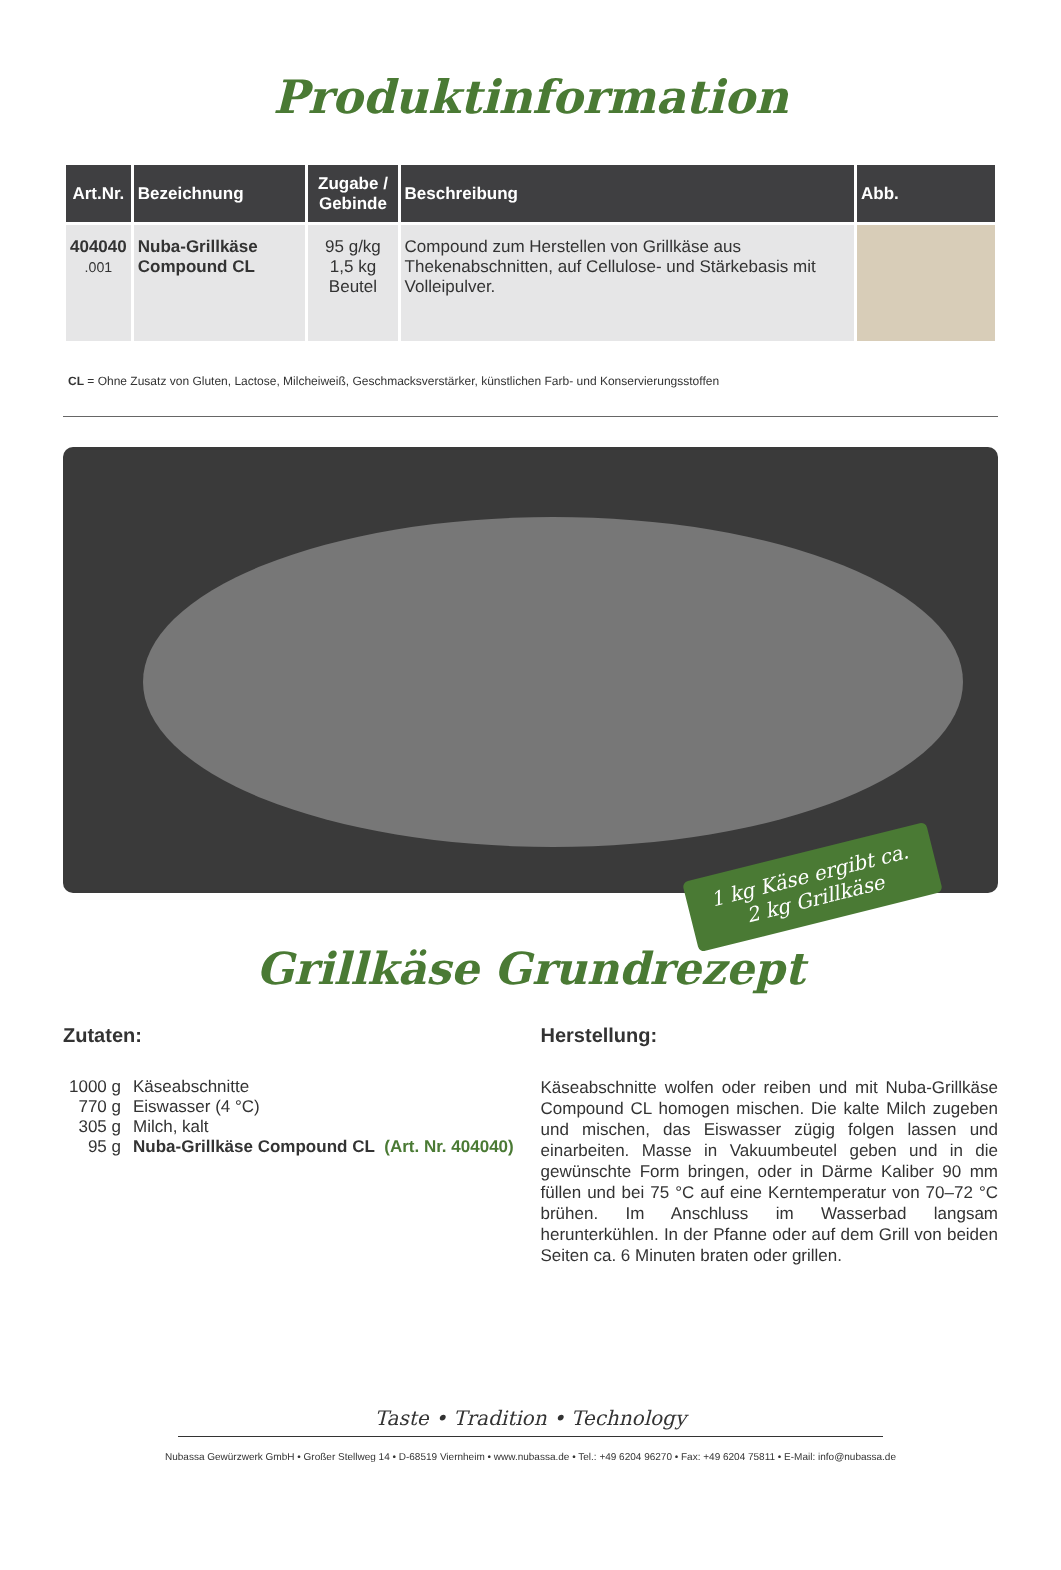Produktinformation
| Art.Nr. | Bezeichnung | Zugabe / Gebinde | Beschreibung | Abb. |
| --- | --- | --- | --- | --- |
| 404040 .001 | Nuba-Grillkäse Compound CL | 95 g/kg 1,5 kg Beutel | Compound zum Herstellen von Grillkäse aus Thekenabschnitten, auf Cellulose- und Stärkebasis mit Volleipulver. | |
CL = Ohne Zusatz von Gluten, Lactose, Milcheiweiß, Geschmacksverstärker, künstlichen Farb- und Konservierungsstoffen
1 kg Käse ergibt ca.
2 kg Grillkäse
Grillkäse Grundrezept
Zutaten:
| 1000 g | Käseabschnitte |
| 770 g | Eiswasser (4 °C) |
| 305 g | Milch, kalt |
| 95 g | Nuba-Grillkäse Compound CL (Art. Nr. 404040) |
Herstellung:
Käseabschnitte wolfen oder reiben und mit Nuba-Grillkäse Compound CL homogen mischen. Die kalte Milch zugeben und mischen, das Eiswasser zügig folgen lassen und einarbeiten. Masse in Vakuumbeutel geben und in die gewünschte Form bringen, oder in Därme Kaliber 90 mm füllen und bei 75 °C auf eine Kerntemperatur von 70–72 °C brühen. Im Anschluss im Wasserbad langsam herunterkühlen. In der Pfanne oder auf dem Grill von beiden Seiten ca. 6 Minuten braten oder grillen.
Taste • Tradition • Technology
Nubassa Gewürzwerk GmbH • Großer Stellweg 14 • D-68519 Viernheim • www.nubassa.de • Tel.: +49 6204 96270 • Fax: +49 6204 75811 • E-Mail: info@nubassa.de